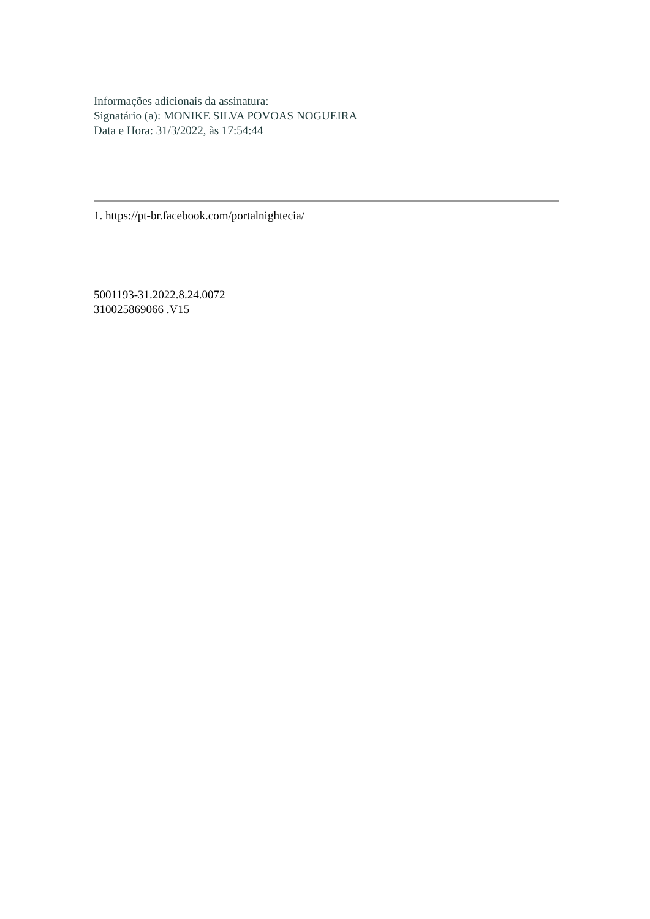Informações adicionais da assinatura:
Signatário (a): MONIKE SILVA POVOAS NOGUEIRA
Data e Hora: 31/3/2022, às 17:54:44
1. https://pt-br.facebook.com/portalnightecia/
5001193-31.2022.8.24.0072
310025869066 .V15